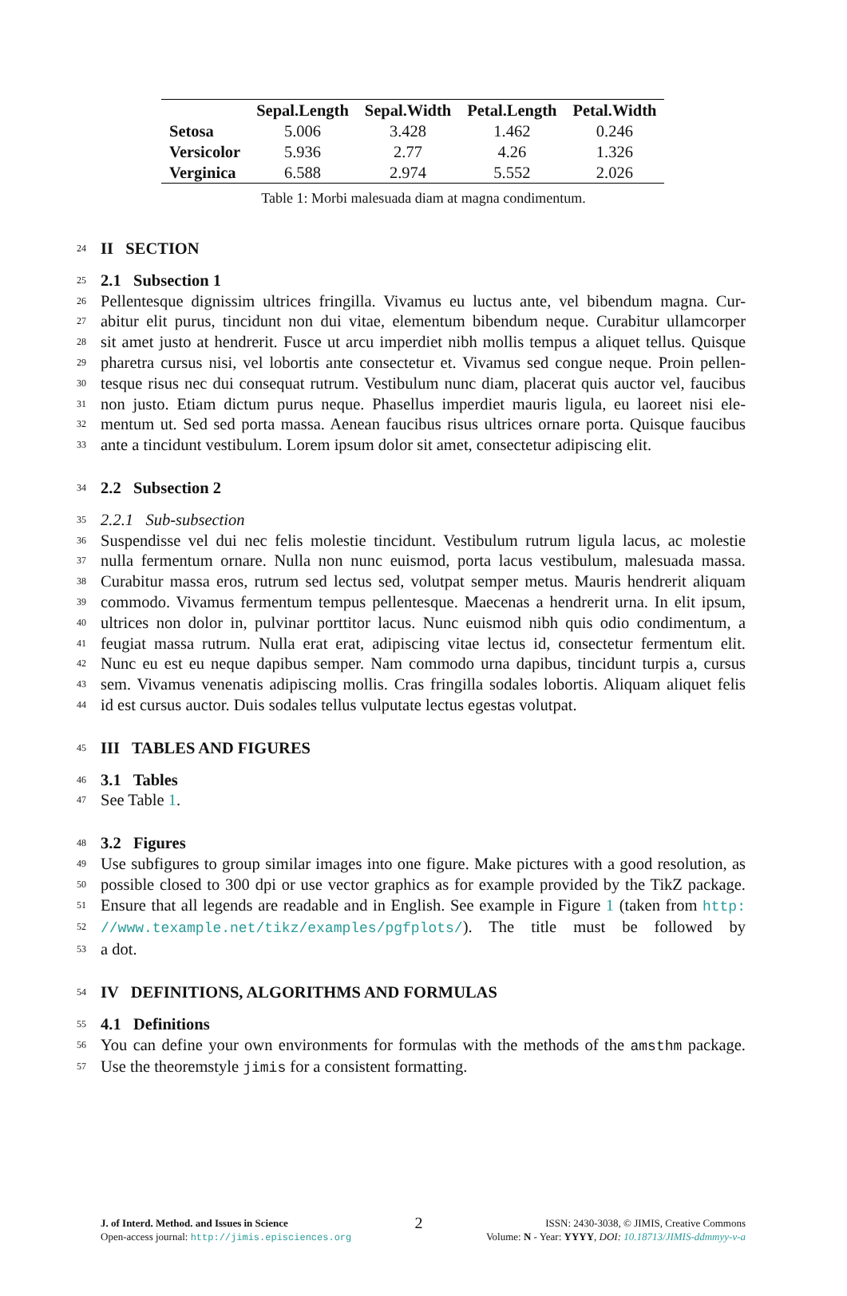| | Sepal.Length | Sepal.Width | Petal.Length | Petal.Width |
| --- | --- | --- | --- | --- |
| Setosa | 5.006 | 3.428 | 1.462 | 0.246 |
| Versicolor | 5.936 | 2.77 | 4.26 | 1.326 |
| Verginica | 6.588 | 2.974 | 5.552 | 2.026 |
Table 1: Morbi malesuada diam at magna condimentum.
24 II SECTION
25 2.1 Subsection 1
26 Pellentesque dignissim ultrices fringilla. Vivamus eu luctus ante, vel bibendum magna. Cur-
27 abitur elit purus, tincidunt non dui vitae, elementum bibendum neque. Curabitur ullamcorper
28 sit amet justo at hendrerit. Fusce ut arcu imperdiet nibh mollis tempus a aliquet tellus. Quisque
29 pharetra cursus nisi, vel lobortis ante consectetur et. Vivamus sed congue neque. Proin pellen-
30 tesque risus nec dui consequat rutrum. Vestibulum nunc diam, placerat quis auctor vel, faucibus
31 non justo. Etiam dictum purus neque. Phasellus imperdiet mauris ligula, eu laoreet nisi ele-
32 mentum ut. Sed sed porta massa. Aenean faucibus risus ultrices ornare porta. Quisque faucibus
33 ante a tincidunt vestibulum. Lorem ipsum dolor sit amet, consectetur adipiscing elit.
34 2.2 Subsection 2
35 2.2.1 Sub-subsection
36 Suspendisse vel dui nec felis molestie tincidunt. Vestibulum rutrum ligula lacus, ac molestie
37 nulla fermentum ornare. Nulla non nunc euismod, porta lacus vestibulum, malesuada massa.
38 Curabitur massa eros, rutrum sed lectus sed, volutpat semper metus. Mauris hendrerit aliquam
39 commodo. Vivamus fermentum tempus pellentesque. Maecenas a hendrerit urna. In elit ipsum,
40 ultrices non dolor in, pulvinar porttitor lacus. Nunc euismod nibh quis odio condimentum, a
41 feugiat massa rutrum. Nulla erat erat, adipiscing vitae lectus id, consectetur fermentum elit.
42 Nunc eu est eu neque dapibus semper. Nam commodo urna dapibus, tincidunt turpis a, cursus
43 sem. Vivamus venenatis adipiscing mollis. Cras fringilla sodales lobortis. Aliquam aliquet felis
44 id est cursus auctor. Duis sodales tellus vulputate lectus egestas volutpat.
45 III TABLES AND FIGURES
46 3.1 Tables
47 See Table 1.
48 3.2 Figures
49 Use subfigures to group similar images into one figure. Make pictures with a good resolution, as
50 possible closed to 300 dpi or use vector graphics as for example provided by the TikZ package.
51 Ensure that all legends are readable and in English. See example in Figure 1 (taken from http:
52 //www.texample.net/tikz/examples/pgfplots/). The title must be followed by
53 a dot.
54 IV DEFINITIONS, ALGORITHMS AND FORMULAS
55 4.1 Definitions
56 You can define your own environments for formulas with the methods of the amsthm package.
57 Use the theoremstyle jimis for a consistent formatting.
J. of Interd. Method. and Issues in Science
Open-access journal: http://jimis.episciences.org
2
ISSN: 2430-3038, © JIMIS, Creative Commons
Volume: N - Year: YYYY, DOI: 10.18713/JIMIS-ddmmyy-v-a